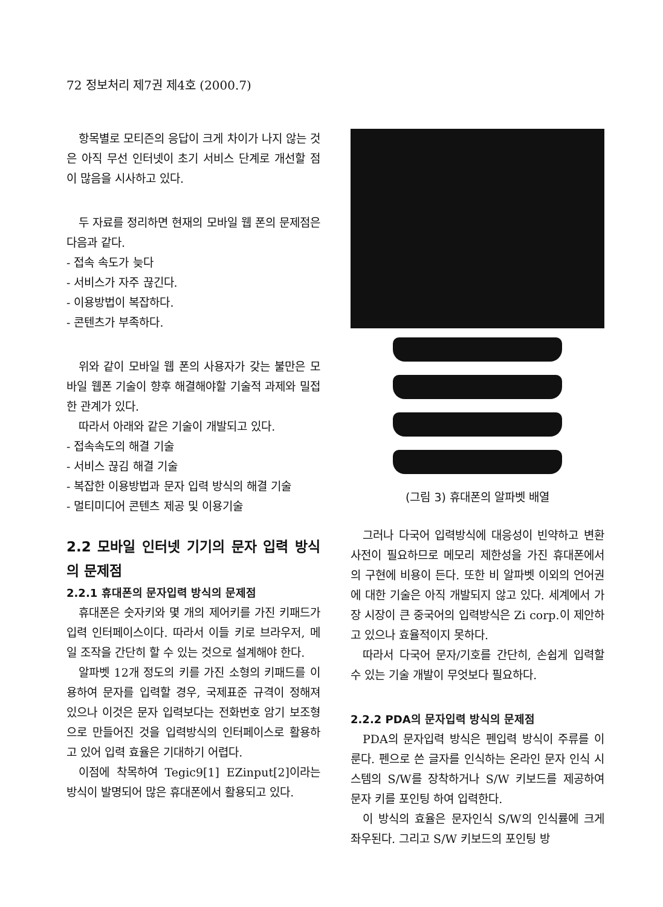72 정보처리 제7권 제4호 (2000.7)
항목별로 모티즌의 응답이 크게 차이가 나지 않는 것은 아직 무선 인터넷이 초기 서비스 단계로 개선할 점이 많음을 시사하고 있다.
두 자료를 정리하면 현재의 모바일 웹 폰의 문제점은 다음과 같다.
- 접속 속도가 늦다
- 서비스가 자주 끊긴다.
- 이용방법이 복잡하다.
- 콘텐츠가 부족하다.
위와 같이 모바일 웹 폰의 사용자가 갖는 불만은 모바일 웹폰 기술이 향후 해결해야할 기술적 과제와 밀접한 관계가 있다.
따라서 아래와 같은 기술이 개발되고 있다.
- 접속속도의 해결 기술
- 서비스 끊김 해결 기술
- 복잡한 이용방법과 문자 입력 방식의 해결 기술
- 멀티미디어 콘텐츠 제공 및 이용기술
2.2 모바일 인터넷 기기의 문자 입력 방식의 문제점
2.2.1 휴대폰의 문자입력 방식의 문제점
휴대폰은 숫자키와 몇 개의 제어키를 가진 키패드가 입력 인터페이스이다. 따라서 이들 키로 브라우저, 메일 조작을 간단히 할 수 있는 것으로 설계해야 한다.
알파벳 12개 정도의 키를 가진 소형의 키패드를 이용하여 문자를 입력할 경우, 국제표준 규격이 정해져 있으나 이것은 문자 입력보다는 전화번호 암기 보조형으로 만들어진 것을 입력방식의 인터페이스로 활용하고 있어 입력 효율은 기대하기 어렵다.
이점에 착목하여 Tegic9[1] EZinput[2]이라는 방식이 발명되어 많은 휴대폰에서 활용되고 있다.
(그림 3) 휴대폰의 알파벳 배열
그러나 다국어 입력방식에 대응성이 빈약하고 변환 사전이 필요하므로 메모리 제한성을 가진 휴대폰에서의 구현에 비용이 든다. 또한 비 알파벳 이외의 언어권에 대한 기술은 아직 개발되지 않고 있다. 세계에서 가장 시장이 큰 중국어의 입력방식은 Zi corp.이 제안하고 있으나 효율적이지 못하다.
따라서 다국어 문자/기호를 간단히, 손쉽게 입력할 수 있는 기술 개발이 무엇보다 필요하다.
2.2.2 PDA의 문자입력 방식의 문제점
PDA의 문자입력 방식은 펜입력 방식이 주류를 이룬다. 펜으로 쓴 글자를 인식하는 온라인 문자 인식 시스템의 S/W를 장착하거나 S/W 키보드를 제공하여 문자 키를 포인팅 하여 입력한다.
이 방식의 효율은 문자인식 S/W의 인식률에 크게 좌우된다. 그리고 S/W 키보드의 포인팅 방